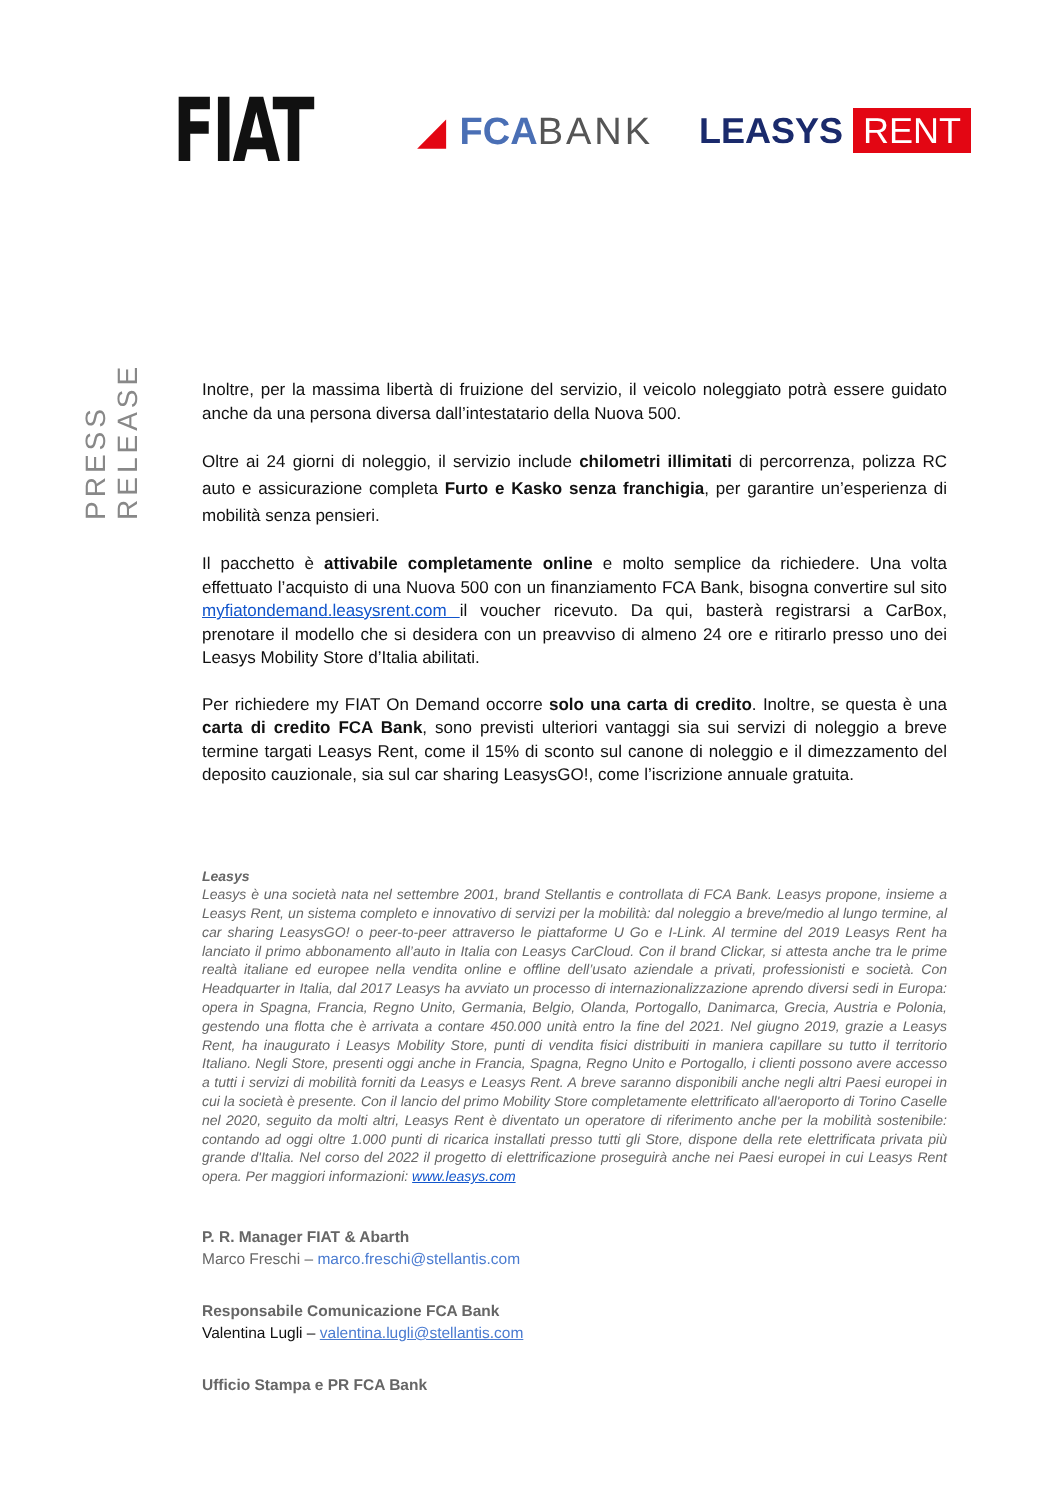FIAT
◢ FCABANK LEASYS RENT
PRESS RELEASE
Inoltre, per la massima libertà di fruizione del servizio, il veicolo noleggiato potrà essere guidato anche da una persona diversa dall’intestatario della Nuova 500.
Oltre ai 24 giorni di noleggio, il servizio include chilometri illimitati di percorrenza, polizza RC auto e assicurazione completa Furto e Kasko senza franchigia, per garantire un’esperienza di mobilità senza pensieri.
Il pacchetto è attivabile completamente online e molto semplice da richiedere. Una volta effettuato l’acquisto di una Nuova 500 con un finanziamento FCA Bank, bisogna convertire sul sito myfiatondemand.leasysrent.com il voucher ricevuto. Da qui, basterà registrarsi a CarBox, prenotare il modello che si desidera con un preavviso di almeno 24 ore e ritirarlo presso uno dei Leasys Mobility Store d’Italia abilitati.
Per richiedere my FIAT On Demand occorre solo una carta di credito. Inoltre, se questa è una carta di credito FCA Bank, sono previsti ulteriori vantaggi sia sui servizi di noleggio a breve termine targati Leasys Rent, come il 15% di sconto sul canone di noleggio e il dimezzamento del deposito cauzionale, sia sul car sharing LeasysGO!, come l’iscrizione annuale gratuita.
Leasys
Leasys è una società nata nel settembre 2001, brand Stellantis e controllata di FCA Bank. Leasys propone, insieme a Leasys Rent, un sistema completo e innovativo di servizi per la mobilità: dal noleggio a breve/medio al lungo termine, al car sharing LeasysGO! o peer-to-peer attraverso le piattaforme U Go e I-Link. Al termine del 2019 Leasys Rent ha lanciato il primo abbonamento all’auto in Italia con Leasys CarCloud. Con il brand Clickar, si attesta anche tra le prime realtà italiane ed europee nella vendita online e offline dell’usato aziendale a privati, professionisti e società. Con Headquarter in Italia, dal 2017 Leasys ha avviato un processo di internazionalizzazione aprendo diversi sedi in Europa: opera in Spagna, Francia, Regno Unito, Germania, Belgio, Olanda, Portogallo, Danimarca, Grecia, Austria e Polonia, gestendo una flotta che è arrivata a contare 450.000 unità entro la fine del 2021. Nel giugno 2019, grazie a Leasys Rent, ha inaugurato i Leasys Mobility Store, punti di vendita fisici distribuiti in maniera capillare su tutto il territorio Italiano. Negli Store, presenti oggi anche in Francia, Spagna, Regno Unito e Portogallo, i clienti possono avere accesso a tutti i servizi di mobilità forniti da Leasys e Leasys Rent. A breve saranno disponibili anche negli altri Paesi europei in cui la società è presente. Con il lancio del primo Mobility Store completamente elettrificato all'aeroporto di Torino Caselle nel 2020, seguito da molti altri, Leasys Rent è diventato un operatore di riferimento anche per la mobilità sostenibile: contando ad oggi oltre 1.000 punti di ricarica installati presso tutti gli Store, dispone della rete elettrificata privata più grande d'Italia. Nel corso del 2022 il progetto di elettrificazione proseguirà anche nei Paesi europei in cui Leasys Rent opera. Per maggiori informazioni: www.leasys.com
P. R. Manager FIAT & Abarth
Marco Freschi – marco.freschi@stellantis.com
Responsabile Comunicazione FCA Bank
Valentina Lugli – valentina.lugli@stellantis.com
Ufficio Stampa e PR FCA Bank